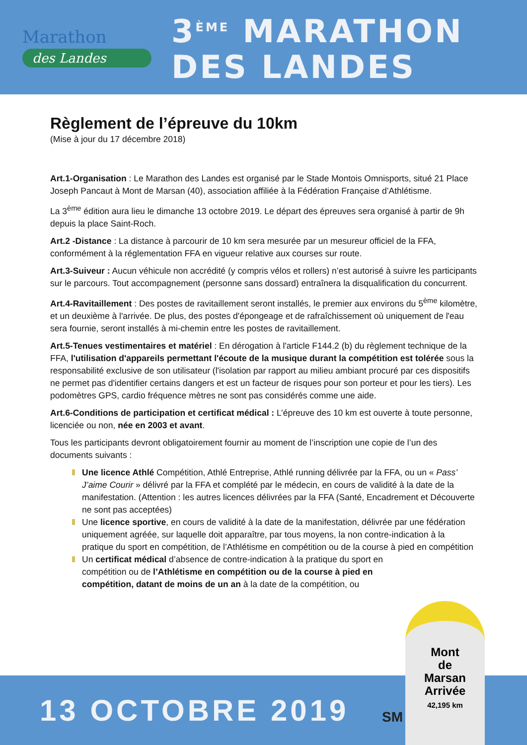Marathon
des Landes
3<sup>ÈME</sup> MARATHON
DES LANDES
Règlement de l’épreuve du 10km
(Mise à jour du 17 décembre 2018)
Art.1-Organisation : Le Marathon des Landes est organisé par le Stade Montois Omnisports, situé 21 Place Joseph Pancaut à Mont de Marsan (40), association affiliée à la Fédération Française d’Athlétisme.
La 3<sup>ème</sup> édition aura lieu le dimanche 13 octobre 2019. Le départ des épreuves sera organisé à partir de 9h depuis la place Saint-Roch.
Art.2 -Distance : La distance à parcourir de 10 km sera mesurée par un mesureur officiel de la FFA, conformément à la réglementation FFA en vigueur relative aux courses sur route.
Art.3-Suiveur : Aucun véhicule non accrédité (y compris vélos et rollers) n’est autorisé à suivre les participants sur le parcours. Tout accompagnement (personne sans dossard) entraînera la disqualification du concurrent.
Art.4-Ravitaillement : Des postes de ravitaillement seront installés, le premier aux environs du 5<sup>ème</sup> kilomètre, et un deuxième à l'arrivée. De plus, des postes d'épongeage et de rafraîchissement où uniquement de l'eau sera fournie, seront installés à mi-chemin entre les postes de ravitaillement.
Art.5-Tenues vestimentaires et matériel : En dérogation à l'article F144.2 (b) du règlement technique de la FFA, l'utilisation d'appareils permettant l'écoute de la musique durant la compétition est tolérée sous la responsabilité exclusive de son utilisateur (l'isolation par rapport au milieu ambiant procuré par ces dispositifs ne permet pas d'identifier certains dangers et est un facteur de risques pour son porteur et pour les tiers). Les podomètres GPS, cardio fréquence mètres ne sont pas considérés comme une aide.
Art.6-Conditions de participation et certificat médical : L’épreuve des 10 km est ouverte à toute personne, licenciée ou non, née en 2003 et avant.
Tous les participants devront obligatoirement fournir au moment de l’inscription une copie de l’un des documents suivants :
Une licence Athlé Compétition, Athlé Entreprise, Athlé running délivrée par la FFA, ou un « Pass’ J’aime Courir » délivré par la FFA et complété par le médecin, en cours de validité à la date de la manifestation. (Attention : les autres licences délivrées par la FFA (Santé, Encadrement et Découverte ne sont pas acceptées)
Une licence sportive, en cours de validité à la date de la manifestation, délivrée par une fédération uniquement agréée, sur laquelle doit apparaître, par tous moyens, la non contre-indication à la pratique du sport en compétition, de l’Athlétisme en compétition ou de la course à pied en compétition
Un certificat médical d’absence de contre-indication à la pratique du sport en compétition ou de l’Athlétisme en compétition ou de la course à pied en compétition, datant de moins de un an à la date de la compétition, ou
13 OCTOBRE 2019
SM
Mont
de
Marsan
Arrivée
42,195 km